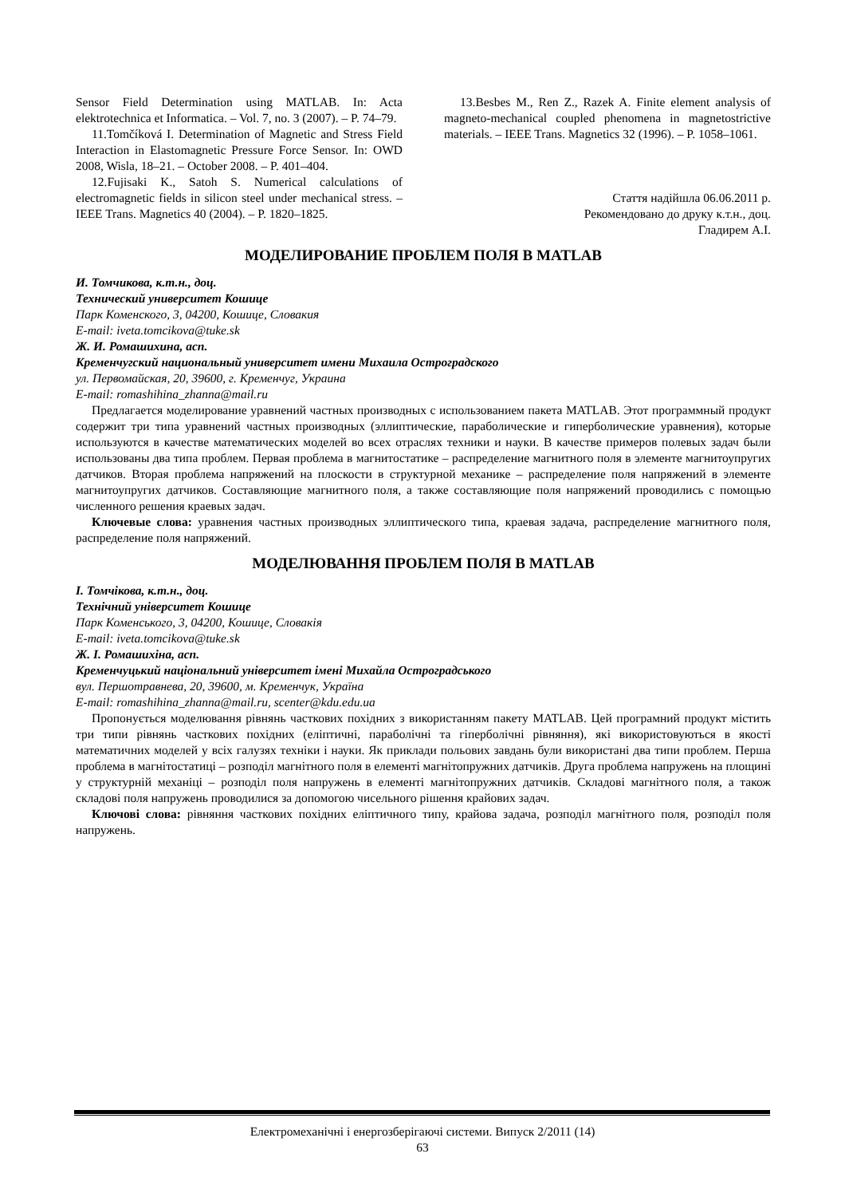Sensor Field Determination using MATLAB. In: Acta elektrotechnica et Informatica. – Vol. 7, no. 3 (2007). – P. 74–79.
11.Tomčíková I. Determination of Magnetic and Stress Field Interaction in Elastomagnetic Pressure Force Sensor. In: OWD 2008, Wisla, 18–21. – October 2008. – P. 401–404.
12.Fujisaki K., Satoh S. Numerical calculations of electromagnetic fields in silicon steel under mechanical stress. – IEEE Trans. Magnetics 40 (2004). – P. 1820–1825.
13.Besbes M., Ren Z., Razek A. Finite element analysis of magneto-mechanical coupled phenomena in magnetostrictive materials. – IEEE Trans. Magnetics 32 (1996). – P. 1058–1061.
Стаття надійшла 06.06.2011 р.
Рекомендовано до друку к.т.н., доц.
Гладирем А.І.
МОДЕЛИРОВАНИЕ ПРОБЛЕМ ПОЛЯ В MATLAB
И. Томчикова, к.т.н., доц.
Технический университет Кошице
Парк Коменского, 3, 04200, Кошице, Словакия
E-mail: iveta.tomcikova@tuke.sk
Ж. И. Ромашихина, асп.
Кременчугский национальный университет имени Михаила Остроградского
ул. Первомайская, 20, 39600, г. Кременчуг, Украина
E-mail: romashihina_zhanna@mail.ru
Предлагается моделирование уравнений частных производных с использованием пакета MATLAB. Этот программный продукт содержит три типа уравнений частных производных (эллиптические, параболические и гиперболические уравнения), которые используются в качестве математических моделей во всех отраслях техники и науки. В качестве примеров полевых задач были использованы два типа проблем. Первая проблема в магнитостатике – распределение магнитного поля в элементе магнитоупругих датчиков. Вторая проблема напряжений на плоскости в структурной механике – распределение поля напряжений в элементе магнитоупругих датчиков. Составляющие магнитного поля, а также составляющие поля напряжений проводились с помощью численного решения краевых задач.
Ключевые слова: уравнения частных производных эллиптического типа, краевая задача, распределение магнитного поля, распределение поля напряжений.
МОДЕЛЮВАННЯ ПРОБЛЕМ ПОЛЯ В MATLAB
І. Томчікова, к.т.н., доц.
Технічний університет Кошице
Парк Коменського, 3, 04200, Кошице, Словакія
E-mail: iveta.tomcikova@tuke.sk
Ж. І. Ромашихіна, асп.
Кременчуцький національний університет імені Михайла Остроградського
вул. Першотравнева, 20, 39600, м. Кременчук, Україна
E-mail: romashihina_zhanna@mail.ru, scenter@kdu.edu.ua
Пропонується моделювання рівнянь часткових похідних з використанням пакету MATLAB. Цей програмний продукт містить три типи рівнянь часткових похідних (еліптичні, параболічні та гіперболічні рівняння), які використовуються в якості математичних моделей у всіх галузях техніки і науки. Як приклади польових завдань були використані два типи проблем. Перша проблема в магнітостатиці – розподіл магнітного поля в елементі магнітопружних датчиків. Друга проблема напружень на площині у структурній механіці – розподіл поля напружень в елементі магнітопружних датчиків. Складові магнітного поля, а також складові поля напружень проводилися за допомогою чисельного рішення крайових задач.
Ключові слова: рівняння часткових похідних еліптичного типу, крайова задача, розподіл магнітного поля, розподіл поля напружень.
Електромеханічні і енергозберігаючі системи. Випуск 2/2011 (14)
63